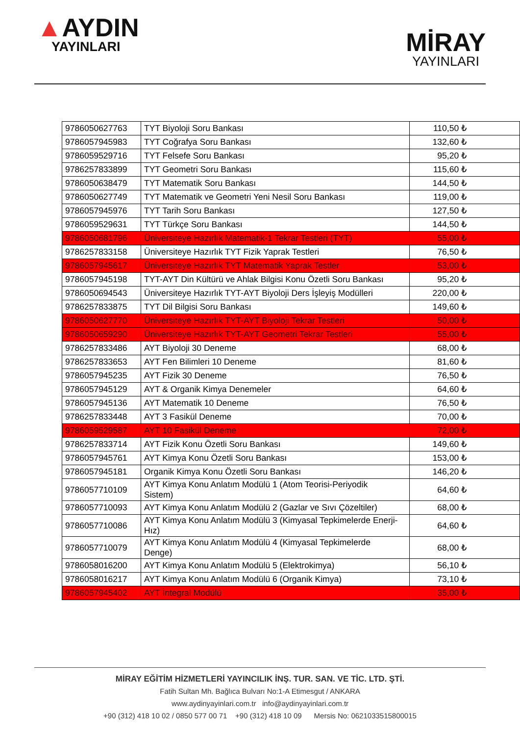▲AYDIN
YAYINLARI
MİRAY
YAYINLARI
| 9786050627763 | TYT Biyoloji Soru Bankası | 110,50 ₺ |
| 9786057945983 | TYT Coğrafya Soru Bankası | 132,60 ₺ |
| 9786059529716 | TYT Felsefe Soru Bankası | 95,20 ₺ |
| 9786257833899 | TYT Geometri Soru Bankası | 115,60 ₺ |
| 9786050638479 | TYT Matematik Soru Bankası | 144,50 ₺ |
| 9786050627749 | TYT Matematik ve Geometri Yeni Nesil Soru Bankası | 119,00 ₺ |
| 9786057945976 | TYT Tarih Soru Bankası | 127,50 ₺ |
| 9786059529631 | TYT Türkçe Soru Bankası | 144,50 ₺ |
| 9786050681796 | Üniversiteye Hazırlık Matematik-1 Tekrar Testleri (TYT) | 55,00 ₺ |
| 9786257833158 | Üniversiteye Hazırlık TYT Fizik Yaprak Testleri | 76,50 ₺ |
| 9786057945617 | Üniversiteye Hazırlık TYT Matematik Yaprak Testler | 53,00 ₺ |
| 9786057945198 | TYT-AYT Din Kültürü ve Ahlak Bilgisi Konu Özetli Soru Bankası | 95,20 ₺ |
| 9786050694543 | Üniversiteye Hazırlık TYT-AYT Biyoloji Ders İşleyiş Modülleri | 220,00 ₺ |
| 9786257833875 | TYT Dil Bilgisi Soru Bankası | 149,60 ₺ |
| 9786050627770 | Üniversiteye Hazırlık TYT-AYT Biyoloji Tekrar Testleri | 50,00 ₺ |
| 9786050659290 | Üniversiteye Hazırlık TYT-AYT Geometri Tekrar Testleri | 55,00 ₺ |
| 9786257833486 | AYT Biyoloji 30 Deneme | 68,00 ₺ |
| 9786257833653 | AYT Fen Bilimleri 10 Deneme | 81,60 ₺ |
| 9786057945235 | AYT Fizik 30 Deneme | 76,50 ₺ |
| 9786057945129 | AYT & Organik Kimya Denemeler | 64,60 ₺ |
| 9786057945136 | AYT Matematik 10 Deneme | 76,50 ₺ |
| 9786257833448 | AYT 3 Fasikül Deneme | 70,00 ₺ |
| 9786059529587 | AYT 10 Fasikül Deneme | 72,00 ₺ |
| 9786257833714 | AYT Fizik Konu Özetli Soru Bankası | 149,60 ₺ |
| 9786057945761 | AYT Kimya Konu Özetli Soru Bankası | 153,00 ₺ |
| 9786057945181 | Organik Kimya Konu Özetli Soru Bankası | 146,20 ₺ |
| 9786057710109 | AYT Kimya Konu Anlatım Modülü 1 (Atom Teorisi-Periyodik Sistem) | 64,60 ₺ |
| 9786057710093 | AYT Kimya Konu Anlatım Modülü 2 (Gazlar ve Sıvı Çözeltiler) | 68,00 ₺ |
| 9786057710086 | AYT Kimya Konu Anlatım Modülü 3 (Kimyasal Tepkimelerde Enerji- Hız) | 64,60 ₺ |
| 9786057710079 | AYT Kimya Konu Anlatım Modülü 4 (Kimyasal Tepkimelerde Denge) | 68,00 ₺ |
| 9786058016200 | AYT Kimya Konu Anlatım Modülü 5 (Elektrokimya) | 56,10 ₺ |
| 9786058016217 | AYT Kimya Konu Anlatım Modülü 6 (Organik Kimya) | 73,10 ₺ |
| 9786057945402 | AYT İntegral Modülü | 35,00 ₺ |
MİRAY EĞİTİM HİZMETLERİ YAYINCILIK İNŞ. TUR. SAN. VE TİC. LTD. ŞTİ.
Fatih Sultan Mh. Bağlıca Bulvarı No:1-A Etimesgut / ANKARA
www.aydinyayinlari.com.tr info@aydinyayinlari.com.tr
+90 (312) 418 10 02 / 0850 577 00 71 +90 (312) 418 10 09 Mersis No: 0621033515800015